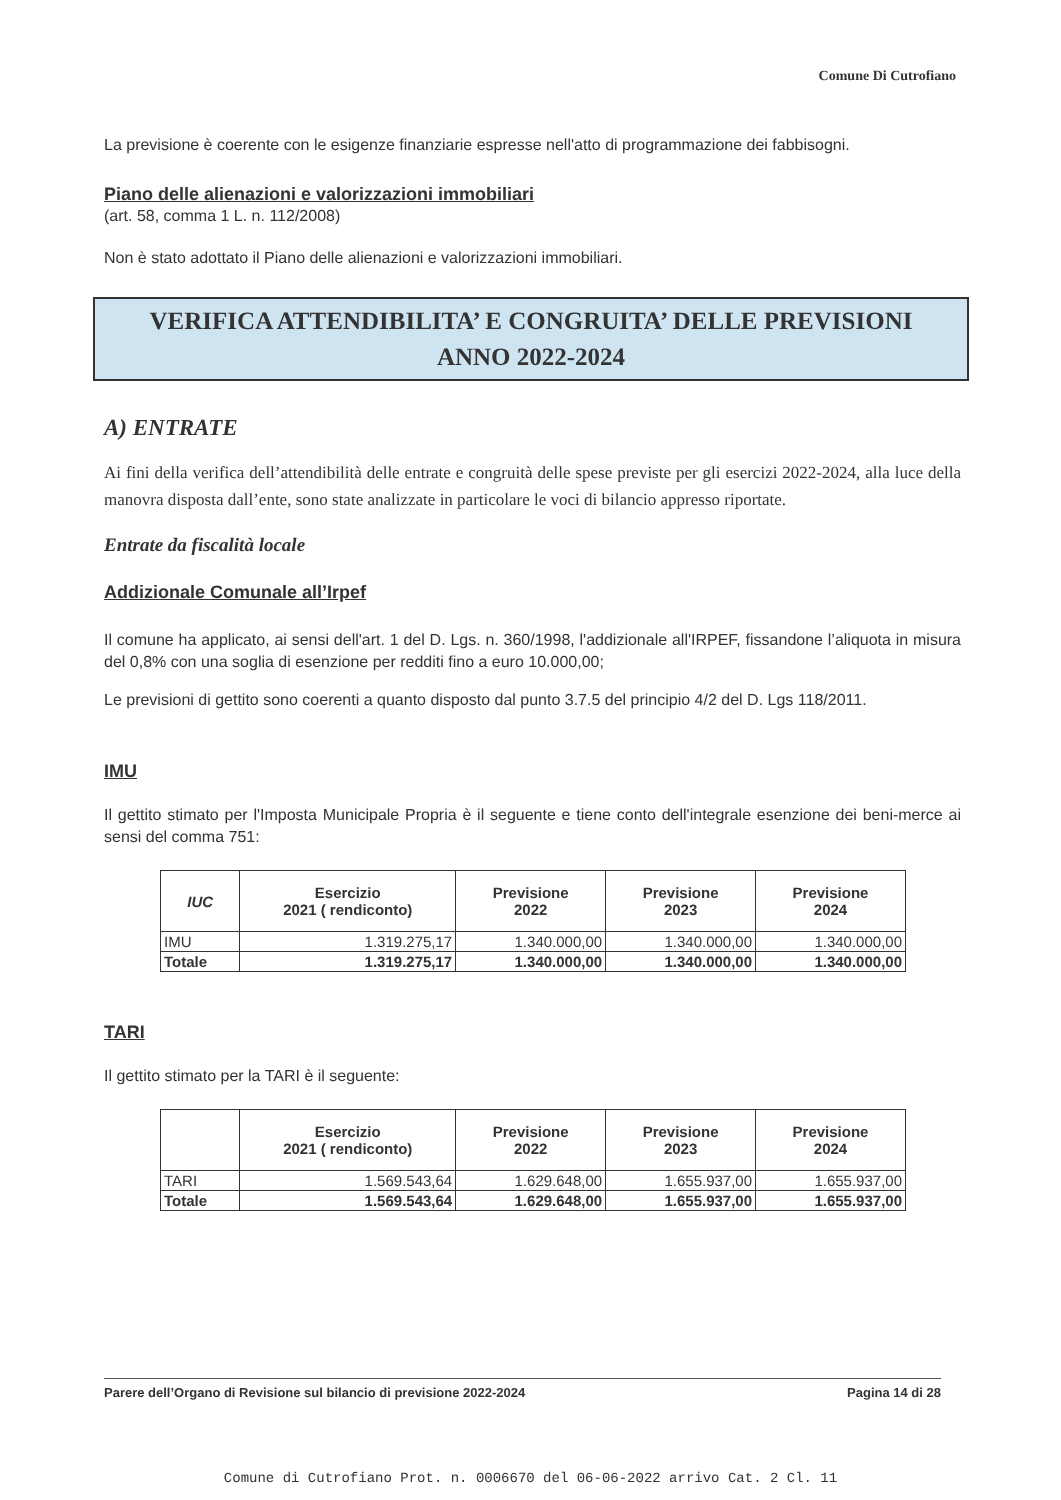Comune Di Cutrofiano
La previsione è coerente con le esigenze finanziarie espresse nell'atto di programmazione dei fabbisogni.
Piano delle alienazioni e valorizzazioni immobiliari
(art. 58, comma 1 L. n. 112/2008)
Non è stato adottato il Piano delle alienazioni e valorizzazioni immobiliari.
VERIFICA ATTENDIBILITA’ E CONGRUITA’ DELLE PREVISIONI
ANNO 2022-2024
A) ENTRATE
Ai fini della verifica dell’attendibilità delle entrate e congruità delle spese previste per gli esercizi 2022-2024, alla luce della manovra disposta dall’ente, sono state analizzate in particolare le voci di bilancio appresso riportate.
Entrate da fiscalità locale
Addizionale Comunale all’Irpef
Il comune ha applicato, ai sensi dell'art. 1 del D. Lgs. n. 360/1998, l'addizionale all'IRPEF, fissandone l’aliquota in misura del 0,8% con una soglia di esenzione per redditi fino a euro 10.000,00;
Le previsioni di gettito sono coerenti a quanto disposto dal punto 3.7.5 del principio 4/2 del D. Lgs 118/2011.
IMU
Il gettito stimato per l'Imposta Municipale Propria è il seguente e tiene conto dell'integrale esenzione dei beni-merce ai sensi del comma 751:
| IUC | Esercizio 2021 ( rendiconto) | Previsione 2022 | Previsione 2023 | Previsione 2024 |
| --- | --- | --- | --- | --- |
| IMU | 1.319.275,17 | 1.340.000,00 | 1.340.000,00 | 1.340.000,00 |
| Totale | 1.319.275,17 | 1.340.000,00 | 1.340.000,00 | 1.340.000,00 |
TARI
Il gettito stimato per la TARI è il seguente:
| | Esercizio 2021 ( rendiconto) | Previsione 2022 | Previsione 2023 | Previsione 2024 |
| --- | --- | --- | --- | --- |
| TARI | 1.569.543,64 | 1.629.648,00 | 1.655.937,00 | 1.655.937,00 |
| Totale | 1.569.543,64 | 1.629.648,00 | 1.655.937,00 | 1.655.937,00 |
Parere dell’Organo di Revisione sul bilancio di previsione 2022-2024 Pagina 14 di 28
Comune di Cutrofiano Prot. n. 0006670 del 06-06-2022 arrivo Cat. 2 Cl. 11